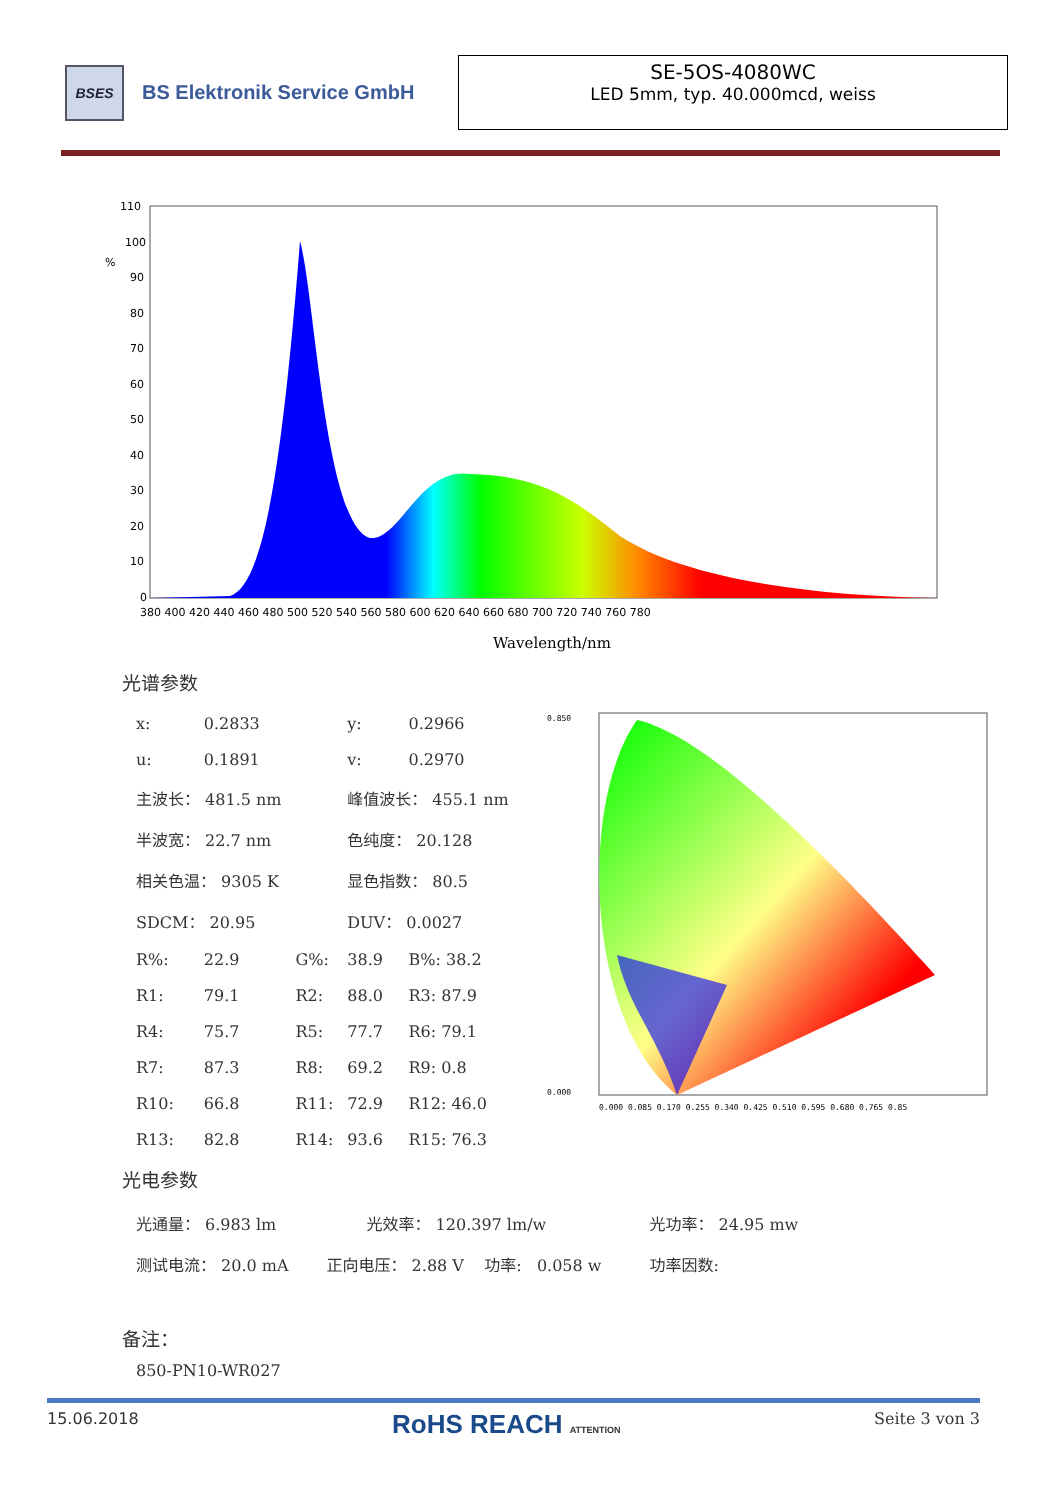BSES
BS Elektronik Service GmbH
SE-5OS-4080WC
LED 5mm, typ. 40.000mcd, weiss
110
100
90
80
70
60
50
40
30
20
10
0
%
380 400 420 440 460 480 500 520 540 560 580 600 620 640 660 680 700 720 740 760 780
Wavelength/nm
光谱参数
| x: | 0.2833 | | y: | 0.2966 |
| u: | 0.1891 | | v: | 0.2970 |
| 主波长： 481.5 nm | | | 峰值波长： 455.1 nm | |
| 半波宽： 22.7 nm | | | 色纯度： 20.128 | |
| 相关色温： 9305 K | | | 显色指数： 80.5 | |
| SDCM： 20.95 | | | DUV： 0.0027 | |
| R%: | 22.9 | G%: | 38.9 | B%: 38.2 |
| R1: | 79.1 | R2: | 88.0 | R3: 87.9 |
| R4: | 75.7 | R5: | 77.7 | R6: 79.1 |
| R7: | 87.3 | R8: | 69.2 | R9: 0.8 |
| R10: | 66.8 | R11: | 72.9 | R12: 46.0 |
| R13: | 82.8 | R14: | 93.6 | R15: 76.3 |
0.850
0.000
0.000 0.085 0.170 0.255 0.340 0.425 0.510 0.595 0.680 0.765 0.85
光电参数
| 光通量： 6.983 lm | 光效率： 120.397 lm/w | 光功率： 24.95 mw |
| 测试电流： 20.0 mA | 正向电压： 2.88 V 功率: 0.058 w | 功率因数: |
备注：
850-PN10-WR027
15.06.2018 RoHS REACH ATTENTION Seite 3 von 3